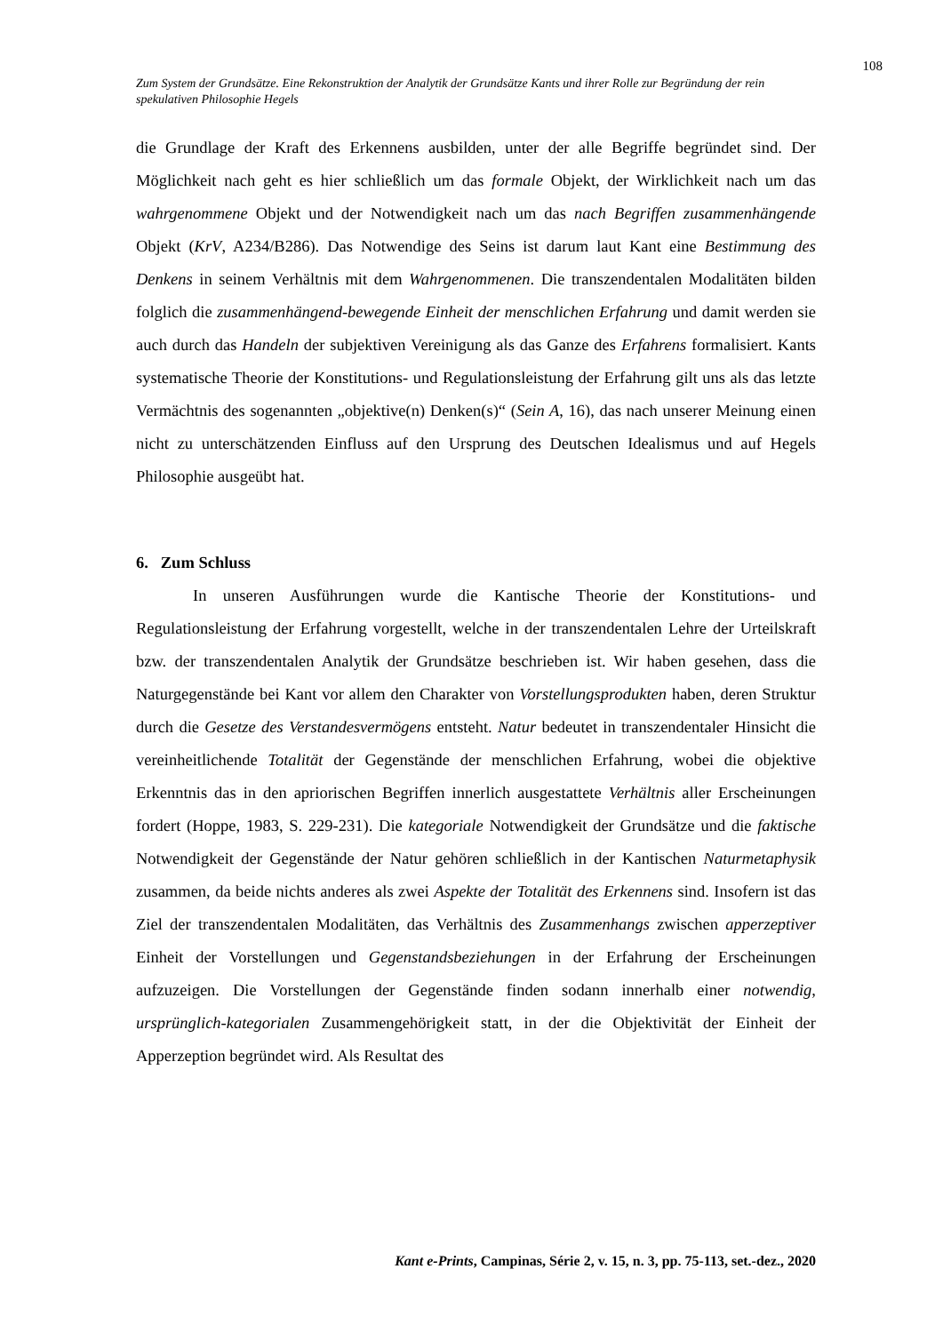108
Zum System der Grundsätze. Eine Rekonstruktion der Analytik der Grundsätze Kants und ihrer Rolle zur Begründung der rein spekulativen Philosophie Hegels
die Grundlage der Kraft des Erkennens ausbilden, unter der alle Begriffe begründet sind. Der Möglichkeit nach geht es hier schließlich um das formale Objekt, der Wirklichkeit nach um das wahrgenommene Objekt und der Notwendigkeit nach um das nach Begriffen zusammenhängende Objekt (KrV, A234/B286). Das Notwendige des Seins ist darum laut Kant eine Bestimmung des Denkens in seinem Verhältnis mit dem Wahrgenommenen. Die transzendentalen Modalitäten bilden folglich die zusammenhängend-bewegende Einheit der menschlichen Erfahrung und damit werden sie auch durch das Handeln der subjektiven Vereinigung als das Ganze des Erfahrens formalisiert. Kants systematische Theorie der Konstitutions- und Regulationsleistung der Erfahrung gilt uns als das letzte Vermächtnis des sogenannten „objektive(n) Denken(s)“ (Sein A, 16), das nach unserer Meinung einen nicht zu unterschätzenden Einfluss auf den Ursprung des Deutschen Idealismus und auf Hegels Philosophie ausgeübt hat.
6. Zum Schluss
In unseren Ausführungen wurde die Kantische Theorie der Konstitutions- und Regulationsleistung der Erfahrung vorgestellt, welche in der transzendentalen Lehre der Urteilskraft bzw. der transzendentalen Analytik der Grundsätze beschrieben ist. Wir haben gesehen, dass die Naturgegenstände bei Kant vor allem den Charakter von Vorstellungsprodukten haben, deren Struktur durch die Gesetze des Verstandesvermögens entsteht. Natur bedeutet in transzendentaler Hinsicht die vereinheitlichende Totalität der Gegenstände der menschlichen Erfahrung, wobei die objektive Erkenntnis das in den apriorischen Begriffen innerlich ausgestattete Verhältnis aller Erscheinungen fordert (Hoppe, 1983, S. 229-231). Die kategoriale Notwendigkeit der Grundsätze und die faktische Notwendigkeit der Gegenstände der Natur gehören schließlich in der Kantischen Naturmetaphysik zusammen, da beide nichts anderes als zwei Aspekte der Totalität des Erkennens sind. Insofern ist das Ziel der transzendentalen Modalitäten, das Verhältnis des Zusammenhangs zwischen apperzeptiver Einheit der Vorstellungen und Gegenstandsbeziehungen in der Erfahrung der Erscheinungen aufzuzeigen. Die Vorstellungen der Gegenstände finden sodann innerhalb einer notwendig, ursprünglich-kategorialen Zusammengehörigkeit statt, in der die Objektivität der Einheit der Apperzeption begründet wird. Als Resultat des
Kant e-Prints, Campinas, Série 2, v. 15, n. 3, pp. 75-113, set.-dez., 2020